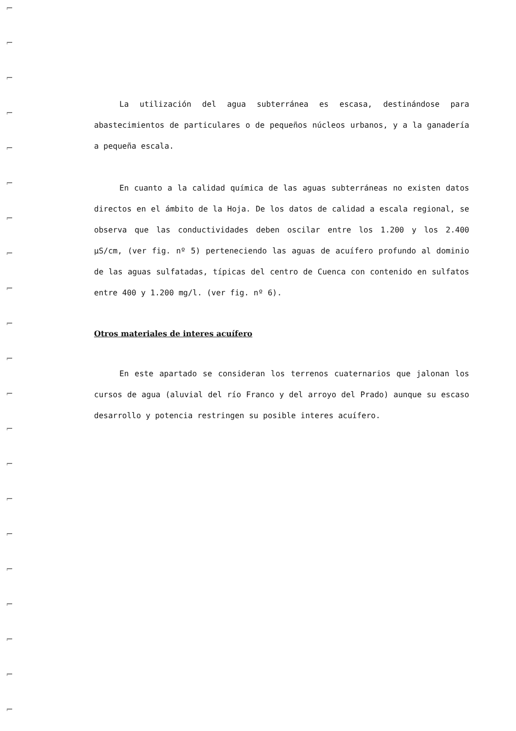La utilización del agua subterránea es escasa, destinándose para abastecimientos de particulares o de pequeños núcleos urbanos, y a la ganadería a pequeña escala.
En cuanto a la calidad química de las aguas subterráneas no existen datos directos en el ámbito de la Hoja. De los datos de calidad a escala regional, se observa que las conductividades deben oscilar entre los 1.200 y los 2.400 µS/cm, (ver fig. nº 5) perteneciendo las aguas de acuífero profundo al dominio de las aguas sulfatadas, típicas del centro de Cuenca con contenido en sulfatos entre 400 y 1.200 mg/l. (ver fig. nº 6).
Otros materiales de interes acuífero
En este apartado se consideran los terrenos cuaternarios que jalonan los cursos de agua (aluvial del río Franco y del arroyo del Prado) aunque su escaso desarrollo y potencia restringen su posible interes acuífero.